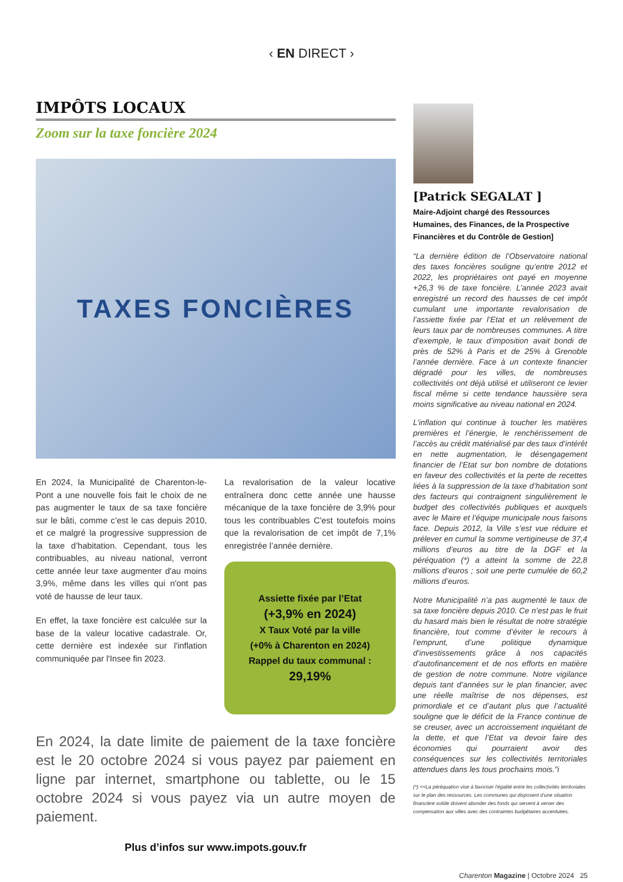‹ EN DIRECT ›
IMPÔTS LOCAUX
Zoom sur la taxe foncière 2024
TAXES FONCIÈRES
En 2024, la Municipalité de Charenton-le-Pont a une nouvelle fois fait le choix de ne pas augmenter le taux de sa taxe foncière sur le bâti, comme c’est le cas depuis 2010, et ce malgré la progressive suppression de la taxe d’habitation. Cependant, tous les contribuables, au niveau national, verront cette année leur taxe augmenter d'au moins 3,9%, même dans les villes qui n'ont pas voté de hausse de leur taux.
En effet, la taxe foncière est calculée sur la base de la valeur locative cadastrale. Or, cette dernière est indexée sur l'inflation communiquée par l'Insee fin 2023.
La revalorisation de la valeur locative entraînera donc cette année une hausse mécanique de la taxe foncière de 3,9% pour tous les contribuables C'est toutefois moins que la revalorisation de cet impôt de 7,1% enregistrée l’année dernière.
Assiette fixée par l’Etat
(+3,9% en 2024)
X Taux Voté par la ville
(+0% à Charenton en 2024)
Rappel du taux communal :
29,19%
En 2024, la date limite de paiement de la taxe foncière est le 20 octobre 2024 si vous payez par paiement en ligne par internet, smartphone ou tablette, ou le 15 octobre 2024 si vous payez via un autre moyen de paiement.
Plus d’infos sur www.impots.gouv.fr
[Patrick SEGALAT ]
Maire-Adjoint chargé des Ressources Humaines, des Finances, de la Prospective Financières et du Contrôle de Gestion]
“La dernière édition de l’Observatoire national des taxes foncières souligne qu’entre 2012 et 2022, les propriétaires ont payé en moyenne +26,3 % de taxe foncière. L’année 2023 avait enregistré un record des hausses de cet impôt cumulant une importante revalorisation de l’assiette fixée par l’Etat et un relèvement de leurs taux par de nombreuses communes. A titre d’exemple, le taux d’imposition avait bondi de près de 52% à Paris et de 25% à Grenoble l’année dernière. Face à un contexte financier dégradé pour les villes, de nombreuses collectivités ont déjà utilisé et utiliseront ce levier fiscal même si cette tendance haussière sera moins significative au niveau national en 2024.
L’inflation qui continue à toucher les matières premières et l’énergie, le renchérissement de l’accès au crédit matérialisé par des taux d’intérêt en nette augmentation, le désengagement financier de l’Etat sur bon nombre de dotations en faveur des collectivités et la perte de recettes liées à la suppression de la taxe d’habitation sont des facteurs qui contraignent singulièrement le budget des collectivités publiques et auxquels avec le Maire et l’équipe municipale nous faisons face. Depuis 2012, la Ville s’est vue réduire et prélever en cumul la somme vertigineuse de 37,4 millions d’euros au titre de la DGF et la péréquation (*) a atteint la somme de 22,8 millions d’euros ; soit une perte cumulée de 60,2 millions d’euros.
Notre Municipalité n’a pas augmenté le taux de sa taxe foncière depuis 2010. Ce n’est pas le fruit du hasard mais bien le résultat de notre stratégie financière, tout comme d’éviter le recours à l’emprunt, d’une politique dynamique d’investissements grâce à nos capacités d’autofinancement et de nos efforts en matière de gestion de notre commune. Notre vigilance depuis tant d’années sur le plan financier, avec une réelle maîtrise de nos dépenses, est primordiale et ce d’autant plus que l’actualité souligne que le déficit de la France continue de se creuser, avec un accroissement inquiétant de la dette, et que l’Etat va devoir faire des économies qui pourraient avoir des conséquences sur les collectivités territoriales attendues dans les tous prochains mois."i
(*) <<La péréquation vise à favoriser l'égalité entre les collectivités territoriales sur le plan des ressources. Les communes qui disposent d’une situation financière solide doivent abonder des fonds qui servent à verser des compensation aux villes avec des contraintes budgétaires accentuées.
Charenton Magazine | Octobre 2024 25